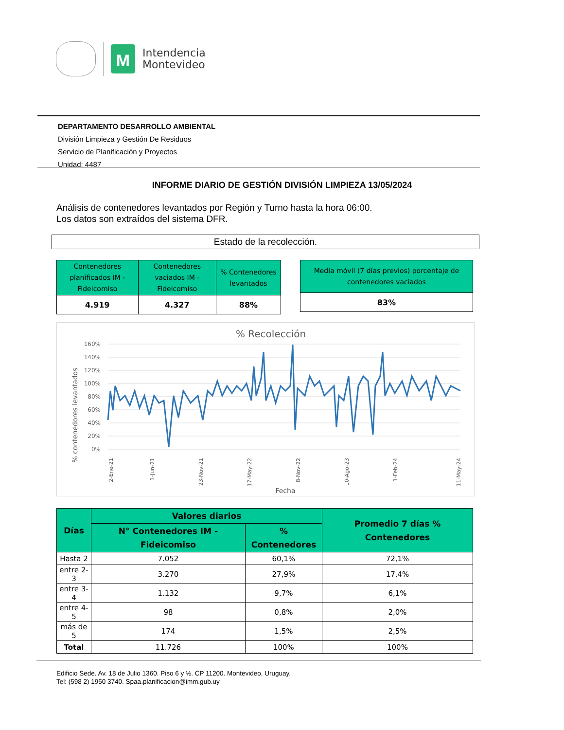M
Intendencia
Montevideo
DEPARTAMENTO DESARROLLO AMBIENTAL
División Limpieza y Gestión De Residuos
Servicio de Planificación y Proyectos
Unidad: 4487
INFORME DIARIO DE GESTIÓN DIVISIÓN LIMPIEZA 13/05/2024
Análisis de contenedores levantados por Región y Turno hasta la hora 06:00.
Los datos son extraídos del sistema DFR.
Estado de la recolección.
| Contenedores planificados IM - Fideicomiso | Contenedores vaciados IM - Fideicomiso | % Contenedores levantados |
| --- | --- | --- |
| 4.919 | 4.327 | 88% |
| Media móvil (7 días previos) porcentaje de contenedores vaciados |
| --- |
| 83% |
% Recolección
% contenedores levantados
160%
140%
120%
100%
80%
60%
40%
20%
0%
2-Ene-21
1-Jun-21
23-Nov-21
17-May-22
8-Nov-22
10-Ago-23
1-Feb-24
11-May-24
Fecha
| Días | Valores diarios | | Promedio 7 días % Contenedores |
| --- | --- | --- | --- |
| | N° Contenedores IM - Fideicomiso | % Contenedores | |
| Hasta 2 | 7.052 | 60,1% | 72,1% |
| entre 2-3 | 3.270 | 27,9% | 17,4% |
| entre 3-4 | 1.132 | 9,7% | 6,1% |
| entre 4-5 | 98 | 0,8% | 2,0% |
| más de 5 | 174 | 1,5% | 2,5% |
| Total | 11.726 | 100% | 100% |
Edificio Sede. Av. 18 de Julio 1360. Piso 6 y ½. CP 11200. Montevideo, Uruguay.
Tel: (598 2) 1950 3740. Spaa.planificacion@imm.gub.uy